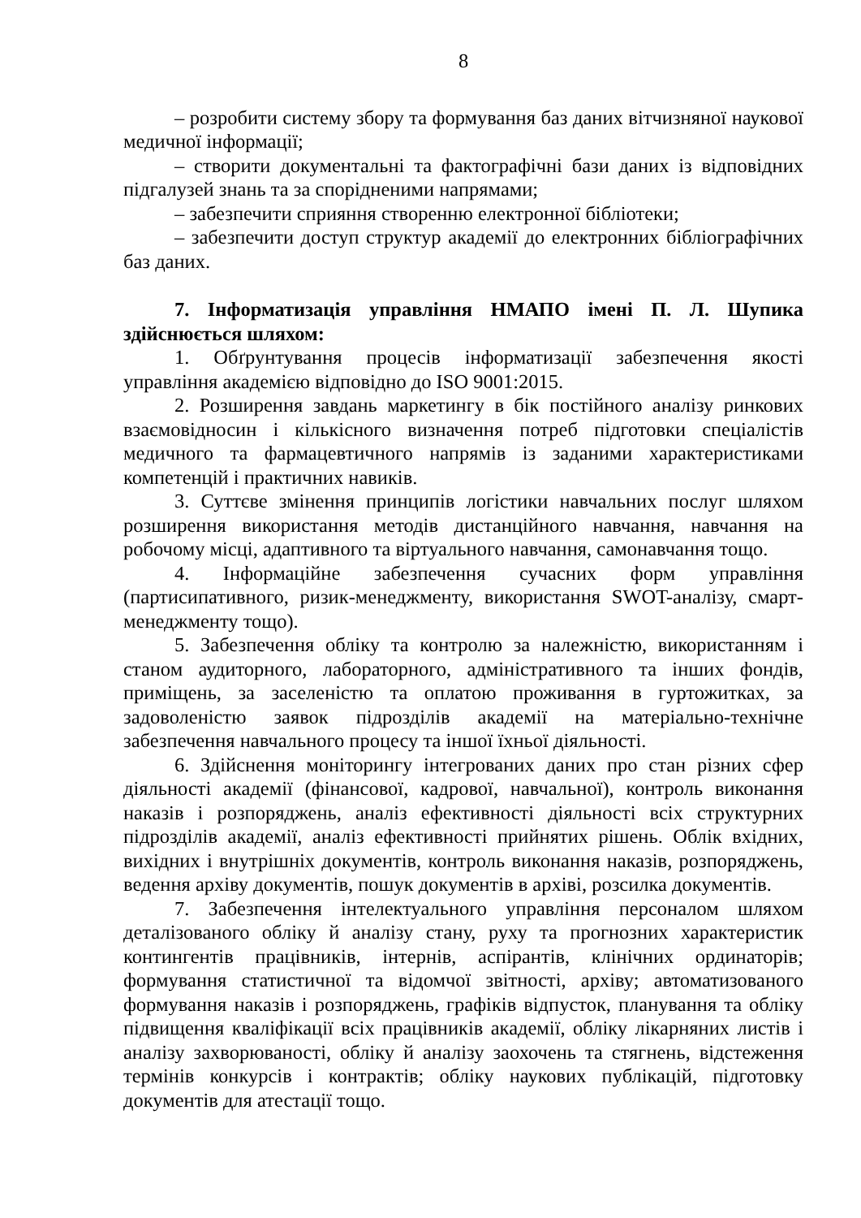8
– розробити систему збору та формування баз даних вітчизняної наукової медичної інформації;
– створити документальні та фактографічні бази даних із відповідних підгалузей знань та за спорідненими напрямами;
– забезпечити сприяння створенню електронної бібліотеки;
– забезпечити доступ структур академії до електронних бібліографічних баз даних.
7. Інформатизація управління НМАПО імені П. Л. Шупика здійснюється шляхом:
1. Обґрунтування процесів інформатизації забезпечення якості управління академією відповідно до ISO 9001:2015.
2. Розширення завдань маркетингу в бік постійного аналізу ринкових взаємовідносин і кількісного визначення потреб підготовки спеціалістів медичного та фармацевтичного напрямів із заданими характеристиками компетенцій і практичних навиків.
3. Суттєве змінення принципів логістики навчальних послуг шляхом розширення використання методів дистанційного навчання, навчання на робочому місці, адаптивного та віртуального навчання, самонавчання тощо.
4. Інформаційне забезпечення сучасних форм управління (партисипативного, ризик-менеджменту, використання SWOT-аналізу, смарт-менеджменту тощо).
5. Забезпечення обліку та контролю за належністю, використанням і станом аудиторного, лабораторного, адміністративного та інших фондів, приміщень, за заселеністю та оплатою проживання в гуртожитках, за задоволеністю заявок підрозділів академії на матеріально-технічне забезпечення навчального процесу та іншої їхньої діяльності.
6. Здійснення моніторингу інтегрованих даних про стан різних сфер діяльності академії (фінансової, кадрової, навчальної), контроль виконання наказів і розпоряджень, аналіз ефективності діяльності всіх структурних підрозділів академії, аналіз ефективності прийнятих рішень. Облік вхідних, вихідних і внутрішніх документів, контроль виконання наказів, розпоряджень, ведення архіву документів, пошук документів в архіві, розсилка документів.
7. Забезпечення інтелектуального управління персоналом шляхом деталізованого обліку й аналізу стану, руху та прогнозних характеристик контингентів працівників, інтернів, аспірантів, клінічних ординаторів; формування статистичної та відомчої звітності, архіву; автоматизованого формування наказів і розпоряджень, графіків відпусток, планування та обліку підвищення кваліфікації всіх працівників академії, обліку лікарняних листів і аналізу захворюваності, обліку й аналізу заохочень та стягнень, відстеження термінів конкурсів і контрактів; обліку наукових публікацій, підготовку документів для атестації тощо.